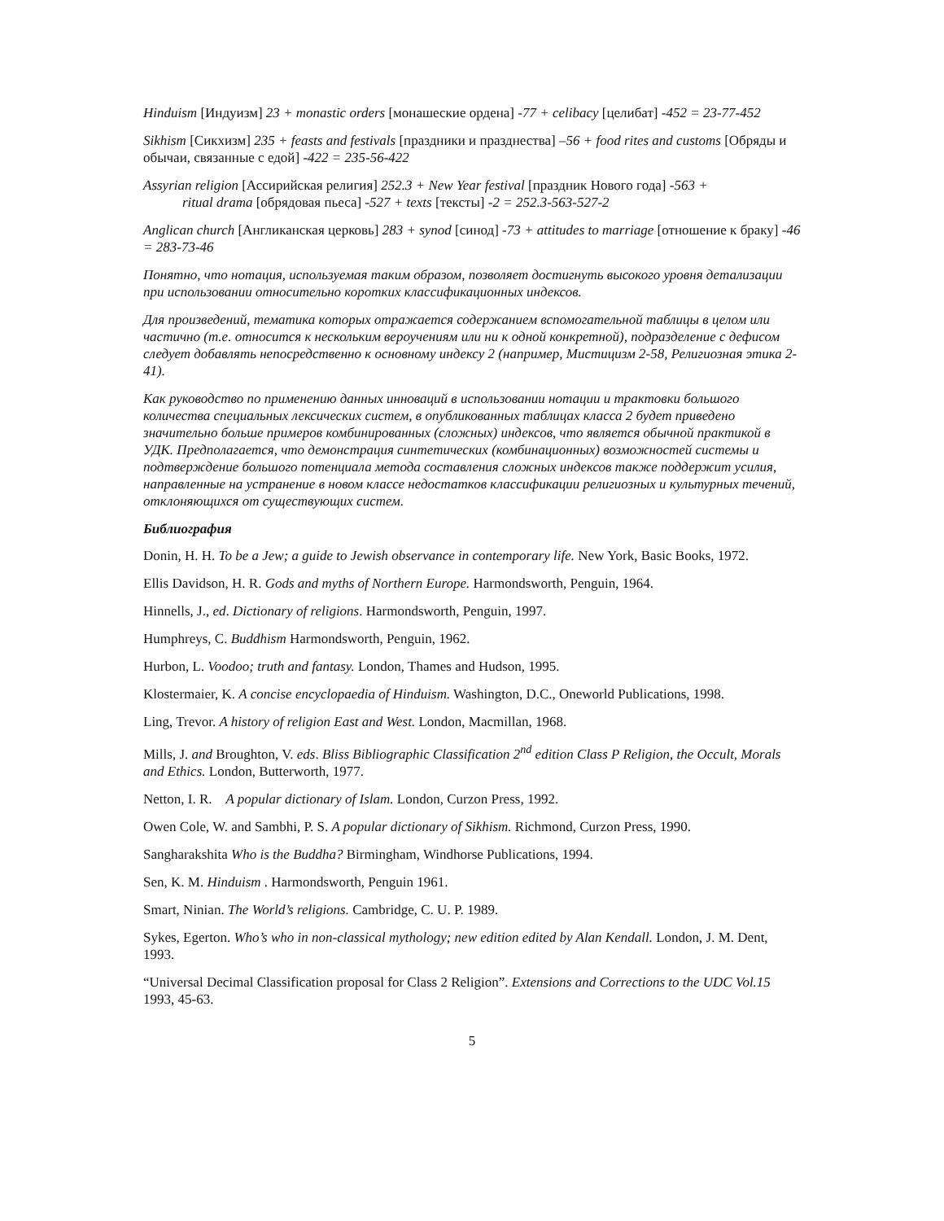Hinduism [Индуизм] 23 + monastic orders [монашеские ордена] -77 + celibacy [целибат] -452 = 23-77-452
Sikhism [Сикхизм] 235 + feasts and festivals [праздники и празднества] –56 + food rites and customs [Обряды и обычаи, связанные с едой] -422 = 235-56-422
Assyrian religion [Ассирийская религия] 252.3 + New Year festival [праздник Нового года] -563 +
ritual drama [обрядовая пьеса] -527 + texts [тексты] -2 = 252.3-563-527-2
Anglican church [Англиканская церковь] 283 + synod [синод] -73 + attitudes to marriage [отношение к браку] -46 = 283-73-46
Понятно, что нотация, используемая таким образом, позволяет достигнуть высокого уровня детализации при использовании относительно коротких классификационных индексов.
Для произведений, тематика которых отражается содержанием вспомогательной таблицы в целом или частично (т.е. относится к нескольким вероучениям или ни к одной конкретной), подразделение с дефисом следует добавлять непосредственно к основному индексу 2 (например, Мистицизм 2-58, Религиозная этика 2-41).
Как руководство по применению данных инноваций в использовании нотации и трактовки большого количества специальных лексических систем, в опубликованных таблицах класса 2 будет приведено значительно больше примеров комбинированных (сложных) индексов, что является обычной практикой в УДК. Предполагается, что демонстрация синтетических (комбинационных) возможностей системы и подтверждение большого потенциала метода составления сложных индексов также поддержит усилия, направленные на устранение в новом классе недостатков классификации религиозных и культурных течений, отклоняющихся от существующих систем.
Библиография
Donin, H. H. To be a Jew; a guide to Jewish observance in contemporary life. New York, Basic Books, 1972.
Ellis Davidson, H. R. Gods and myths of Northern Europe. Harmondsworth, Penguin, 1964.
Hinnells, J., ed. Dictionary of religions. Harmondsworth, Penguin, 1997.
Humphreys, C. Buddhism Harmondsworth, Penguin, 1962.
Hurbon, L. Voodoo; truth and fantasy. London, Thames and Hudson, 1995.
Klostermaier, K. A concise encyclopaedia of Hinduism. Washington, D.C., Oneworld Publications, 1998.
Ling, Trevor. A history of religion East and West. London, Macmillan, 1968.
Mills, J. and Broughton, V. eds. Bliss Bibliographic Classification 2<sup>nd</sup> edition Class P Religion, the Occult, Morals and Ethics. London, Butterworth, 1977.
Netton, I. R. A popular dictionary of Islam. London, Curzon Press, 1992.
Owen Cole, W. and Sambhi, P. S. A popular dictionary of Sikhism. Richmond, Curzon Press, 1990.
Sangharakshita Who is the Buddha? Birmingham, Windhorse Publications, 1994.
Sen, K. M. Hinduism . Harmondsworth, Penguin 1961.
Smart, Ninian. The World’s religions. Cambridge, C. U. P. 1989.
Sykes, Egerton. Who’s who in non-classical mythology; new edition edited by Alan Kendall. London, J. M. Dent, 1993.
“Universal Decimal Classification proposal for Class 2 Religion”. Extensions and Corrections to the UDC Vol.15 1993, 45-63.
5